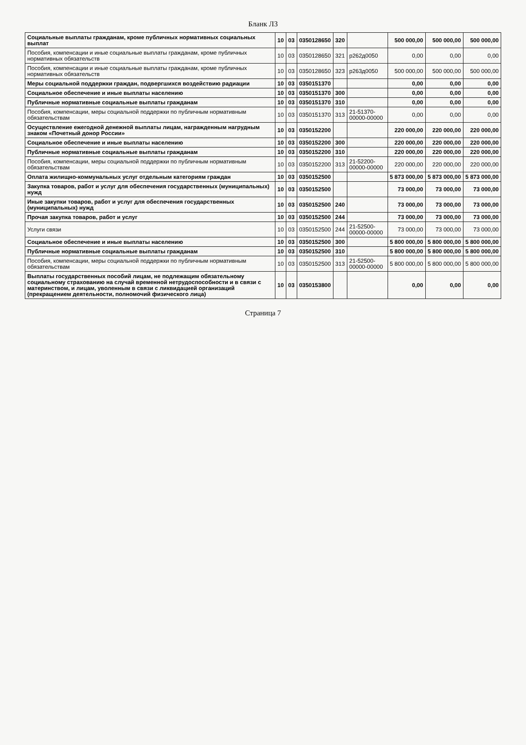Бланк Л3
| Социальные выплаты гражданам, кроме публичных нормативных социальных выплат | 10 | 03 | 0350128650 | 320 | | 500 000,00 | 500 000,00 | 500 000,00 |
| Пособия, компенсации и иные социальные выплаты гражданам, кроме публичных нормативных обязательств | 10 | 03 | 0350128650 | 321 | р262д0050 | 0,00 | 0,00 | 0,00 |
| Пособия, компенсации и иные социальные выплаты гражданам, кроме публичных нормативных обязательств | 10 | 03 | 0350128650 | 323 | р263д0050 | 500 000,00 | 500 000,00 | 500 000,00 |
| Меры социальной поддержки граждан, подвергшихся воздействию радиации | 10 | 03 | 0350151370 | | | 0,00 | 0,00 | 0,00 |
| Социальное обеспечение и иные выплаты населению | 10 | 03 | 0350151370 | 300 | | 0,00 | 0,00 | 0,00 |
| Публичные нормативные социальные выплаты гражданам | 10 | 03 | 0350151370 | 310 | | 0,00 | 0,00 | 0,00 |
| Пособия, компенсации, меры социальной поддержки по публичным нормативным обязательствам | 10 | 03 | 0350151370 | 313 | 21-51370-00000-00000 | 0,00 | 0,00 | 0,00 |
| Осуществление ежегодной денежной выплаты лицам, награжденным нагрудным знаком «Почетный донор России» | 10 | 03 | 0350152200 | | | 220 000,00 | 220 000,00 | 220 000,00 |
| Социальное обеспечение и иные выплаты населению | 10 | 03 | 0350152200 | 300 | | 220 000,00 | 220 000,00 | 220 000,00 |
| Публичные нормативные социальные выплаты гражданам | 10 | 03 | 0350152200 | 310 | | 220 000,00 | 220 000,00 | 220 000,00 |
| Пособия, компенсации, меры социальной поддержки по публичным нормативным обязательствам | 10 | 03 | 0350152200 | 313 | 21-52200-00000-00000 | 220 000,00 | 220 000,00 | 220 000,00 |
| Оплата жилищно-коммунальных услуг отдельным категориям граждан | 10 | 03 | 0350152500 | | | 5 873 000,00 | 5 873 000,00 | 5 873 000,00 |
| Закупка товаров, работ и услуг для обеспечения государственных (муниципальных) нужд | 10 | 03 | 0350152500 | | | 73 000,00 | 73 000,00 | 73 000,00 |
| Иные закупки товаров, работ и услуг для обеспечения государственных (муниципальных) нужд | 10 | 03 | 0350152500 | 240 | | 73 000,00 | 73 000,00 | 73 000,00 |
| Прочая закупка товаров, работ и услуг | 10 | 03 | 0350152500 | 244 | | 73 000,00 | 73 000,00 | 73 000,00 |
| Услуги связи | 10 | 03 | 0350152500 | 244 | 21-52500-00000-00000 | 73 000,00 | 73 000,00 | 73 000,00 |
| Социальное обеспечение и иные выплаты населению | 10 | 03 | 0350152500 | 300 | | 5 800 000,00 | 5 800 000,00 | 5 800 000,00 |
| Публичные нормативные социальные выплаты гражданам | 10 | 03 | 0350152500 | 310 | | 5 800 000,00 | 5 800 000,00 | 5 800 000,00 |
| Пособия, компенсации, меры социальной поддержки по публичным нормативным обязательствам | 10 | 03 | 0350152500 | 313 | 21-52500-00000-00000 | 5 800 000,00 | 5 800 000,00 | 5 800 000,00 |
| Выплаты государственных пособий лицам, не подлежащим обязательному социальному страхованию на случай временной нетрудоспособности и в связи с материнством, и лицам, уволенным в связи с ликвидацией организаций (прекращением деятельности, полномочий физического лица) | 10 | 03 | 0350153800 | | | 0,00 | 0,00 | 0,00 |
Страница 7